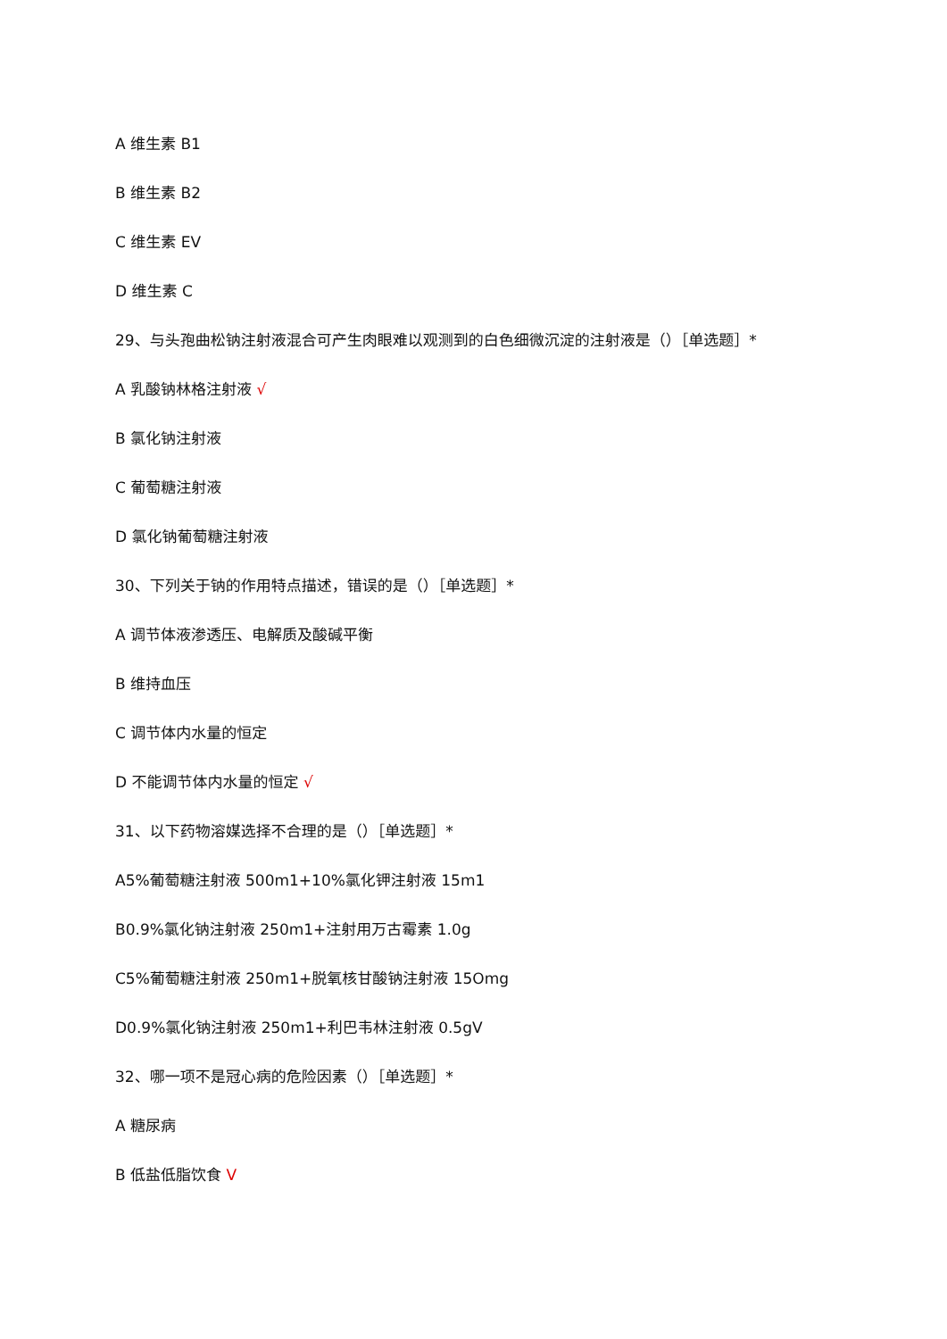A 维生素 B1
B 维生素 B2
C 维生素 EV
D 维生素 C
29、与头孢曲松钠注射液混合可产生肉眼难以观测到的白色细微沉淀的注射液是（）［单选题］*
A 乳酸钠林格注射液 √
B 氯化钠注射液
C 葡萄糖注射液
D 氯化钠葡萄糖注射液
30、下列关于钠的作用特点描述，错误的是（）［单选题］*
A 调节体液渗透压、电解质及酸碱平衡
B 维持血压
C 调节体内水量的恒定
D 不能调节体内水量的恒定 √
31、以下药物溶媒选择不合理的是（）［单选题］*
A5%葡萄糖注射液 500m1+10%氯化钾注射液 15m1
B0.9%氯化钠注射液 250m1+注射用万古霉素 1.0g
C5%葡萄糖注射液 250m1+脱氧核甘酸钠注射液 15Omg
D0.9%氯化钠注射液 250m1+利巴韦林注射液 0.5gV
32、哪一项不是冠心病的危险因素（）［单选题］*
A 糖尿病
B 低盐低脂饮食 V